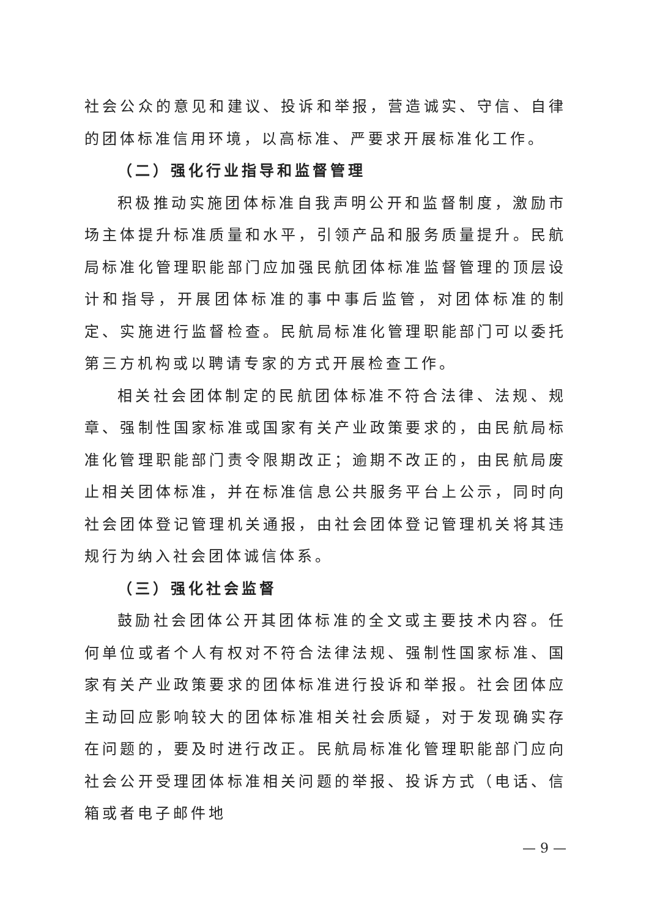社会公众的意见和建议、投诉和举报，营造诚实、守信、自律的团体标准信用环境，以高标准、严要求开展标准化工作。
（二）强化行业指导和监督管理
积极推动实施团体标准自我声明公开和监督制度，激励市场主体提升标准质量和水平，引领产品和服务质量提升。民航局标准化管理职能部门应加强民航团体标准监督管理的顶层设计和指导，开展团体标准的事中事后监管，对团体标准的制定、实施进行监督检查。民航局标准化管理职能部门可以委托第三方机构或以聘请专家的方式开展检查工作。
相关社会团体制定的民航团体标准不符合法律、法规、规章、强制性国家标准或国家有关产业政策要求的，由民航局标准化管理职能部门责令限期改正；逾期不改正的，由民航局废止相关团体标准，并在标准信息公共服务平台上公示，同时向社会团体登记管理机关通报，由社会团体登记管理机关将其违规行为纳入社会团体诚信体系。
（三）强化社会监督
鼓励社会团体公开其团体标准的全文或主要技术内容。任何单位或者个人有权对不符合法律法规、强制性国家标准、国家有关产业政策要求的团体标准进行投诉和举报。社会团体应主动回应影响较大的团体标准相关社会质疑，对于发现确实存在问题的，要及时进行改正。民航局标准化管理职能部门应向社会公开受理团体标准相关问题的举报、投诉方式（电话、信箱或者电子邮件地
— 9 —